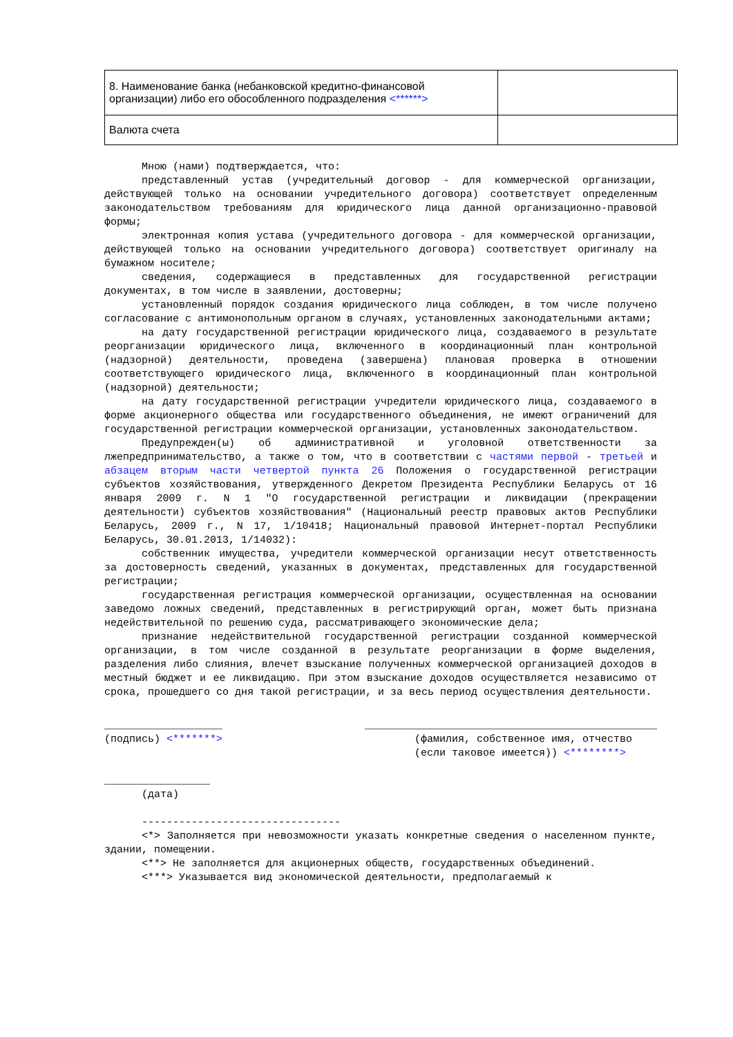| 8. Наименование банка (небанковской кредитно-финансовой организации) либо его обособленного подразделения <******> | |
| Валюта счета | |
Мною (нами) подтверждается, что:
представленный устав (учредительный договор - для коммерческой организации, действующей только на основании учредительного договора) соответствует определенным законодательством требованиям для юридического лица данной организационно-правовой формы;
электронная копия устава (учредительного договора - для коммерческой организации, действующей только на основании учредительного договора) соответствует оригиналу на бумажном носителе;
сведения, содержащиеся в представленных для государственной регистрации документах, в том числе в заявлении, достоверны;
установленный порядок создания юридического лица соблюден, в том числе получено согласование с антимонопольным органом в случаях, установленных законодательными актами;
на дату государственной регистрации юридического лица, создаваемого в результате реорганизации юридического лица, включенного в координационный план контрольной (надзорной) деятельности, проведена (завершена) плановая проверка в отношении соответствующего юридического лица, включенного в координационный план контрольной (надзорной) деятельности;
на дату государственной регистрации учредители юридического лица, создаваемого в форме акционерного общества или государственного объединения, не имеют ограничений для государственной регистрации коммерческой организации, установленных законодательством.
Предупрежден(ы) об административной и уголовной ответственности за лжепредпринимательство, а также о том, что в соответствии с частями первой - третьей и абзацем вторым части четвертой пункта 26 Положения о государственной регистрации субъектов хозяйствования, утвержденного Декретом Президента Республики Беларусь от 16 января 2009 г. N 1 "О государственной регистрации и ликвидации (прекращении деятельности) субъектов хозяйствования" (Национальный реестр правовых актов Республики Беларусь, 2009 г., N 17, 1/10418; Национальный правовой Интернет-портал Республики Беларусь, 30.01.2013, 1/14032):
собственник имущества, учредители коммерческой организации несут ответственность за достоверность сведений, указанных в документах, представленных для государственной регистрации;
государственная регистрация коммерческой организации, осуществленная на основании заведомо ложных сведений, представленных в регистрирующий орган, может быть признана недействительной по решению суда, рассматривающего экономические дела;
признание недействительной государственной регистрации созданной коммерческой организации, в том числе созданной в результате реорганизации в форме выделения, разделения либо слияния, влечет взыскание полученных коммерческой организацией доходов в местный бюджет и ее ликвидацию. При этом взыскание доходов осуществляется независимо от срока, прошедшего со дня такой регистрации, и за весь период осуществления деятельности.
___________________
(подпись) <*******>
_______________________________________________
(фамилия, собственное имя, отчество
(если таковое имеется)) <********>
_________________
(дата)
--------------------------------
<*> Заполняется при невозможности указать конкретные сведения о населенном пункте, здании, помещении.
<**> Не заполняется для акционерных обществ, государственных объединений.
<***> Указывается вид экономической деятельности, предполагаемый к